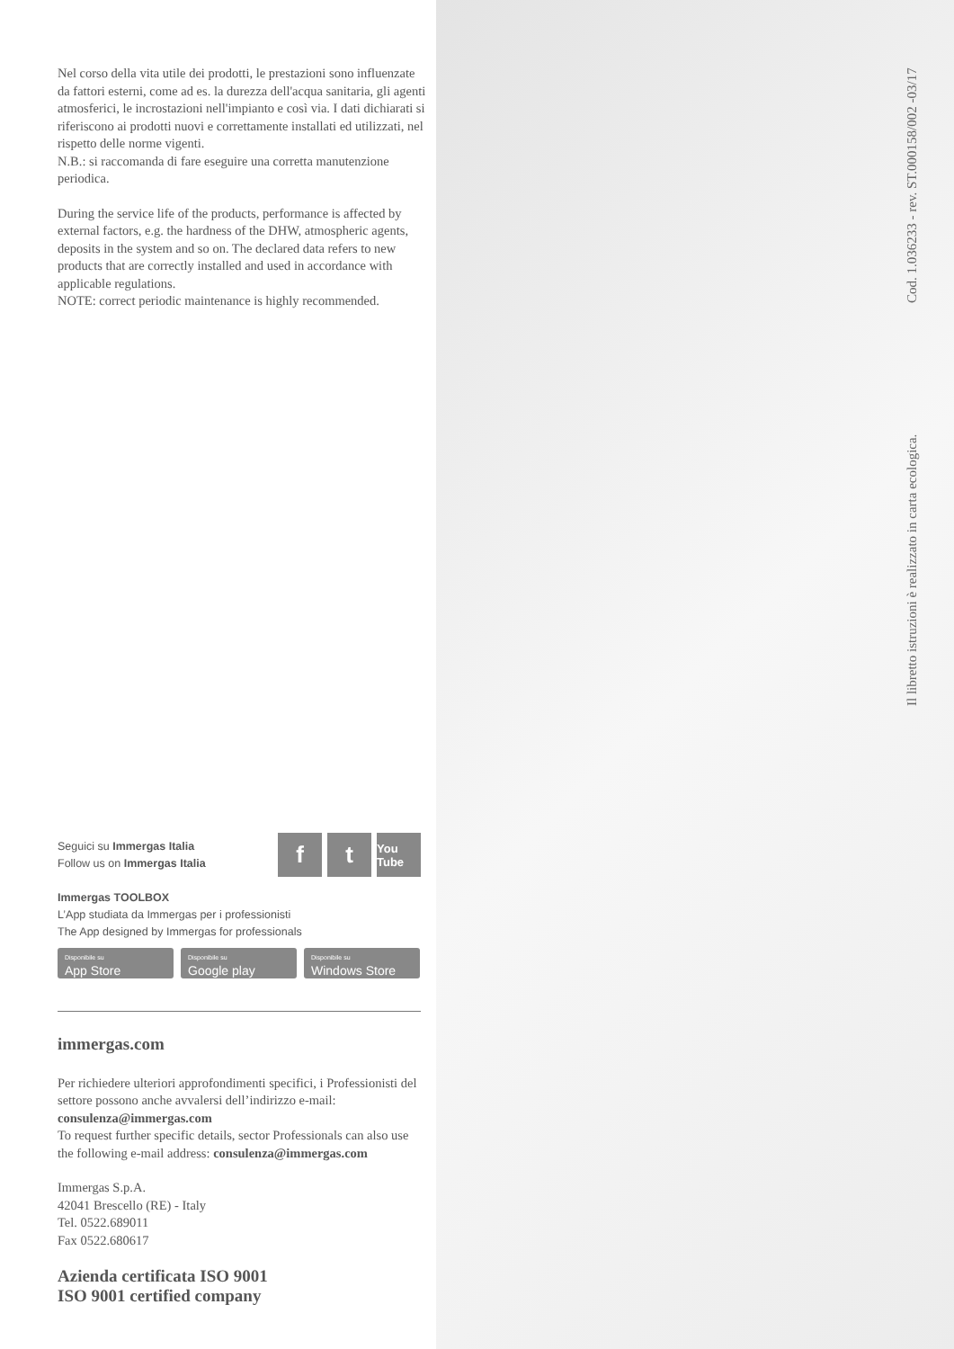Nel corso della vita utile dei prodotti, le prestazioni sono influenzate da fattori esterni, come ad es. la durezza dell'acqua sanitaria, gli agenti atmosferici, le incrostazioni nell'impianto e così via. I dati dichiarati si riferiscono ai prodotti nuovi e correttamente installati ed utilizzati, nel rispetto delle norme vigenti.
N.B.: si raccomanda di fare eseguire una corretta manutenzione periodica.
During the service life of the products, performance is affected by external factors, e.g. the hardness of the DHW, atmospheric agents, deposits in the system and so on. The declared data refers to new products that are correctly installed and used in accordance with applicable regulations.
NOTE: correct periodic maintenance is highly recommended.
Seguici su Immergas Italia
Follow us on Immergas Italia
f t
You Tube
Immergas TOOLBOX
L’App studiata da Immergas per i professionisti
The App designed by Immergas for professionals
Disponibile su
App Store
Disponibile su
Google play
Disponibile su
Windows Store
immergas.com
Per richiedere ulteriori approfondimenti specifici, i Professionisti del settore possono anche avvalersi dell’indirizzo e-mail: consulenza@immergas.com
To request further specific details, sector Professionals can also use the following e-mail address: consulenza@immergas.com
Immergas S.p.A.
42041 Brescello (RE) - Italy
Tel. 0522.689011
Fax 0522.680617
Azienda certificata ISO 9001
ISO 9001 certified company
Il libretto istruzioni è realizzato in carta ecologica. Cod. 1.036233 - rev. ST.000158/002 -03/17